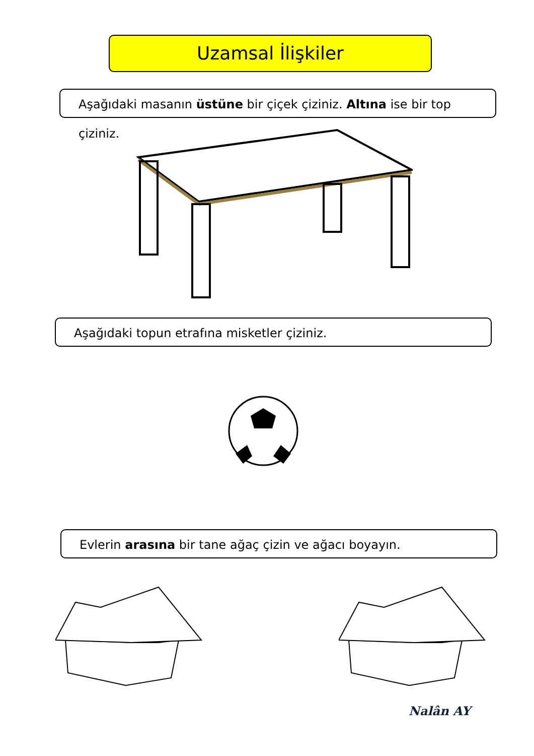Uzamsal İlişkiler
Aşağıdaki masanın üstüne bir çiçek çiziniz. Altına ise bir top çiziniz.
Aşağıdaki topun etrafına misketler çiziniz.
Evlerin arasına bir tane ağaç çizin ve ağacı boyayın.
Nalân AY